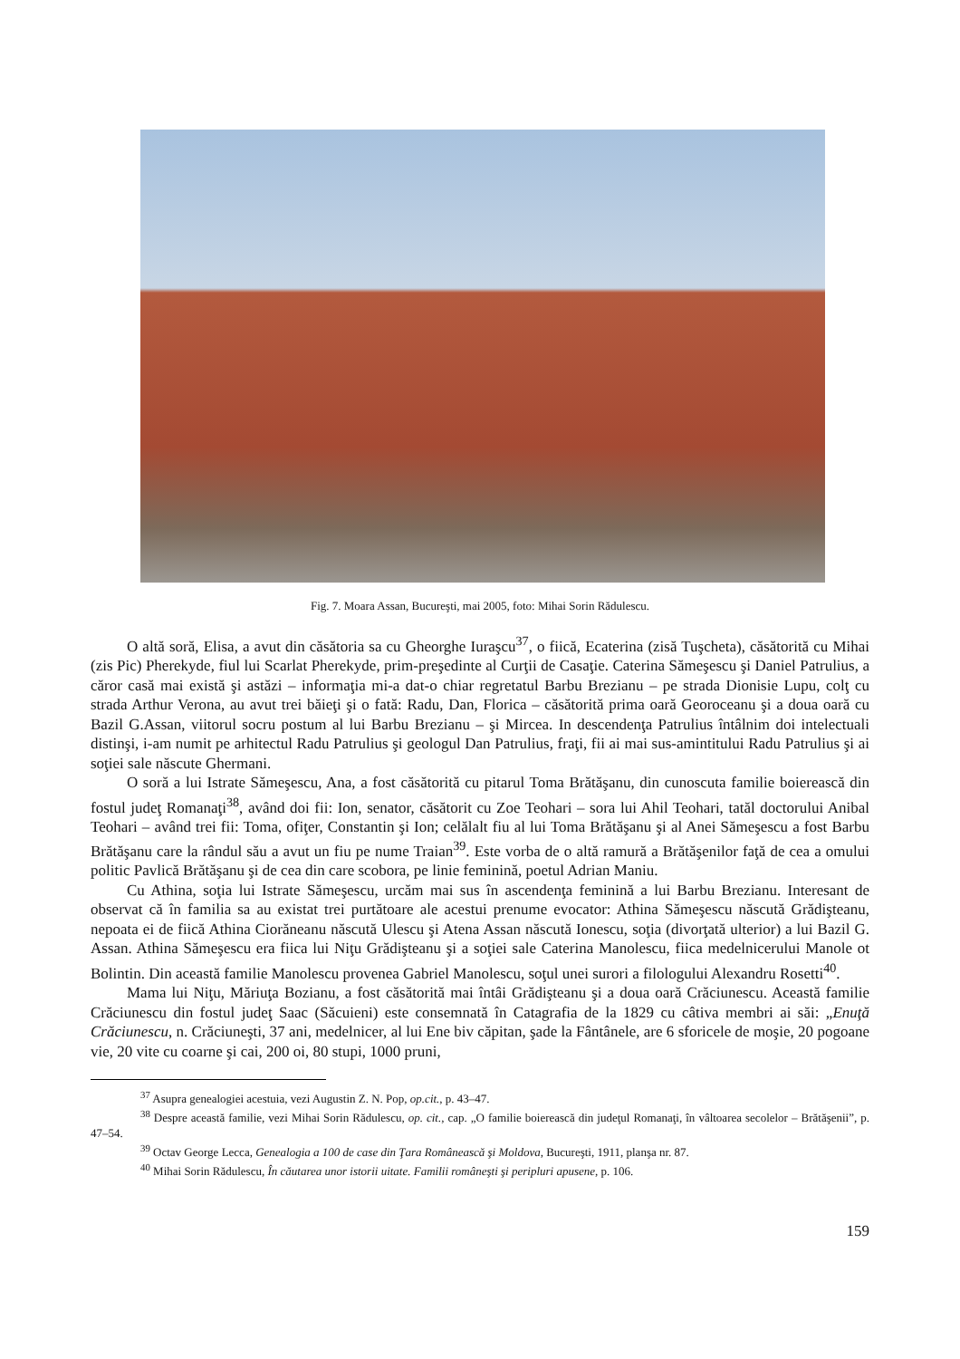Fig. 7. Moara Assan, Bucureşti, mai 2005, foto: Mihai Sorin Rădulescu.
O altă soră, Elisa, a avut din căsătoria sa cu Gheorghe Iuraşcu<sup>37</sup>, o fiică, Ecaterina (zisă Tuşcheta), căsătorită cu Mihai (zis Pic) Pherekyde, fiul lui Scarlat Pherekyde, prim-preşedinte al Curţii de Casaţie. Caterina Sămeşescu şi Daniel Patrulius, a căror casă mai există şi astăzi – informaţia mi-a dat-o chiar regretatul Barbu Brezianu – pe strada Dionisie Lupu, colţ cu strada Arthur Verona, au avut trei băieţi şi o fată: Radu, Dan, Florica – căsătorită prima oară Georoceanu şi a doua oară cu Bazil G.Assan, viitorul socru postum al lui Barbu Brezianu – şi Mircea. In descendenţa Patrulius întâlnim doi intelectuali distinşi, i-am numit pe arhitectul Radu Patrulius şi geologul Dan Patrulius, fraţi, fii ai mai sus-amintitului Radu Patrulius şi ai soţiei sale născute Ghermani.
O soră a lui Istrate Sămeşescu, Ana, a fost căsătorită cu pitarul Toma Brătăşanu, din cunoscuta familie boierească din fostul judeţ Romanaţi<sup>38</sup>, având doi fii: Ion, senator, căsătorit cu Zoe Teohari – sora lui Ahil Teohari, tatăl doctorului Anibal Teohari – având trei fii: Toma, ofiţer, Constantin şi Ion; celălalt fiu al lui Toma Brătăşanu şi al Anei Sămeşescu a fost Barbu Brătăşanu care la rândul său a avut un fiu pe nume Traian<sup>39</sup>. Este vorba de o altă ramură a Brătăşenilor faţă de cea a omului politic Pavlică Brătăşanu şi de cea din care scobora, pe linie feminină, poetul Adrian Maniu.
Cu Athina, soţia lui Istrate Sămeşescu, urcăm mai sus în ascendenţa feminină a lui Barbu Brezianu. Interesant de observat că în familia sa au existat trei purtătoare ale acestui prenume evocator: Athina Sămeşescu născută Grădişteanu, nepoata ei de fiică Athina Ciorăneanu născută Ulescu şi Atena Assan născută Ionescu, soţia (divorţată ulterior) a lui Bazil G. Assan. Athina Sămeşescu era fiica lui Niţu Grădişteanu şi a soţiei sale Caterina Manolescu, fiica medelnicerului Manole ot Bolintin. Din această familie Manolescu provenea Gabriel Manolescu, soţul unei surori a filologului Alexandru Rosetti<sup>40</sup>.
Mama lui Niţu, Măriuţa Bozianu, a fost căsătorită mai întâi Grădişteanu şi a doua oară Crăciunescu. Această familie Crăciunescu din fostul judeţ Saac (Săcuieni) este consemnată în Catagrafia de la 1829 cu câtiva membri ai săi: „Enuţă Crăciunescu, n. Crăciuneşti, 37 ani, medelnicer, al lui Ene biv căpitan, şade la Fântânele, are 6 sforicele de moşie, 20 pogoane vie, 20 vite cu coarne şi cai, 200 oi, 80 stupi, 1000 pruni,
<sup>37</sup> Asupra genealogiei acestuia, vezi Augustin Z. N. Pop, op.cit., p. 43–47.
<sup>38</sup> Despre această familie, vezi Mihai Sorin Rădulescu, op. cit., cap. „O familie boierească din judeţul Romanaţi, în vâltoarea secolelor – Brătăşenii”, p. 47–54.
<sup>39</sup> Octav George Lecca, Genealogia a 100 de case din Ţara Românească şi Moldova, Bucureşti, 1911, planşa nr. 87.
<sup>40</sup> Mihai Sorin Rădulescu, În căutarea unor istorii uitate. Familii româneşti şi peripluri apusene, p. 106.
159